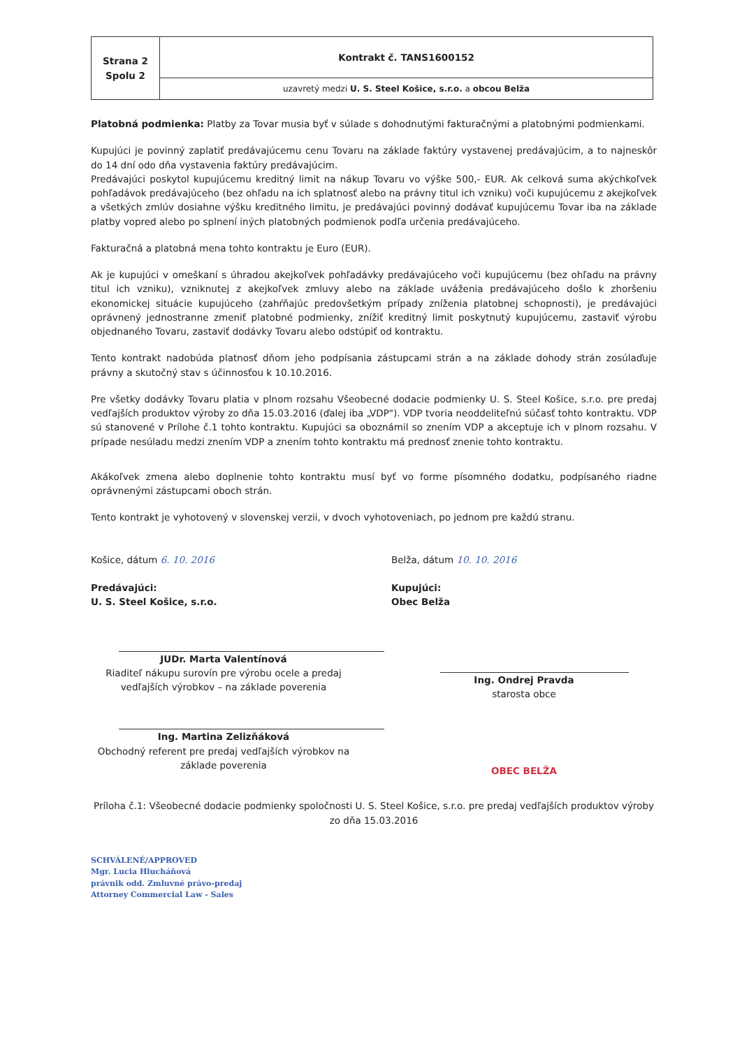| Strana 2 Spolu 2 | Kontrakt č. TANS1600152 |
| | uzavretý medzi U. S. Steel Košice, s.r.o. a obcou Belža |
Platobná podmienka: Platby za Tovar musia byť v súlade s dohodnutými fakturačnými a platobnými podmienkami.
Kupujúci je povinný zaplatiť predávajúcemu cenu Tovaru na základe faktúry vystavenej predávajúcim, a to najneskôr do 14 dní odo dňa vystavenia faktúry predávajúcim.
Predávajúci poskytol kupujúcemu kreditný limit na nákup Tovaru vo výške 500,- EUR. Ak celková suma akýchkoľvek pohľadávok predávajúceho (bez ohľadu na ich splatnosť alebo na právny titul ich vzniku) voči kupujúcemu z akejkoľvek a všetkých zmlúv dosiahne výšku kreditného limitu, je predávajúci povinný dodávať kupujúcemu Tovar iba na základe platby vopred alebo po splnení iných platobných podmienok podľa určenia predávajúceho.
Fakturačná a platobná mena tohto kontraktu je Euro (EUR).
Ak je kupujúci v omeškaní s úhradou akejkoľvek pohľadávky predávajúceho voči kupujúcemu (bez ohľadu na právny titul ich vzniku), vzniknutej z akejkoľvek zmluvy alebo na základe uváženia predávajúceho došlo k zhoršeniu ekonomickej situácie kupujúceho (zahŕňajúc predovšetkým prípady zníženia platobnej schopnosti), je predávajúci oprávnený jednostranne zmeniť platobné podmienky, znížiť kreditný limit poskytnutý kupujúcemu, zastaviť výrobu objednaného Tovaru, zastaviť dodávky Tovaru alebo odstúpiť od kontraktu.
Tento kontrakt nadobúda platnosť dňom jeho podpísania zástupcami strán a na základe dohody strán zosúlaďuje právny a skutočný stav s účinnosťou k 10.10.2016.
Pre všetky dodávky Tovaru platia v plnom rozsahu Všeobecné dodacie podmienky U. S. Steel Košice, s.r.o. pre predaj vedľajších produktov výroby zo dňa 15.03.2016 (ďalej iba „VDP"). VDP tvoria neoddeliteľnú súčasť tohto kontraktu. VDP sú stanovené v Prílohe č.1 tohto kontraktu. Kupujúci sa oboznámil so znením VDP a akceptuje ich v plnom rozsahu. V prípade nesúladu medzi znením VDP a znením tohto kontraktu má prednosť znenie tohto kontraktu.
Akákoľvek zmena alebo doplnenie tohto kontraktu musí byť vo forme písomného dodatku, podpísaného riadne oprávnenými zástupcami oboch strán.
Tento kontrakt je vyhotovený v slovenskej verzii, v dvoch vyhotoveniach, po jednom pre každú stranu.
Košice, dátum 6. 10. 2016
Predávajúci:
U. S. Steel Košice, s.r.o.
JUDr. Marta Valentínová
Riaditeľ nákupu surovín pre výrobu ocele a predaj vedľajších výrobkov – na základe poverenia
Ing. Martina Zelizňáková
Obchodný referent pre predaj vedľajších výrobkov na základe poverenia
Belža, dátum 10. 10. 2016
Kupujúci:
Obec Belža
Ing. Ondrej Pravda
starosta obce
OBEC BELŽA
Príloha č.1: Všeobecné dodacie podmienky spoločnosti U. S. Steel Košice, s.r.o. pre predaj vedľajších produktov výroby zo dňa 15.03.2016
SCHVÁLENÉ/APPROVED
Mgr. Lucia Hlucháňová
právnik odd. Zmluvné právo-predaj
Attorney Commercial Law - Sales